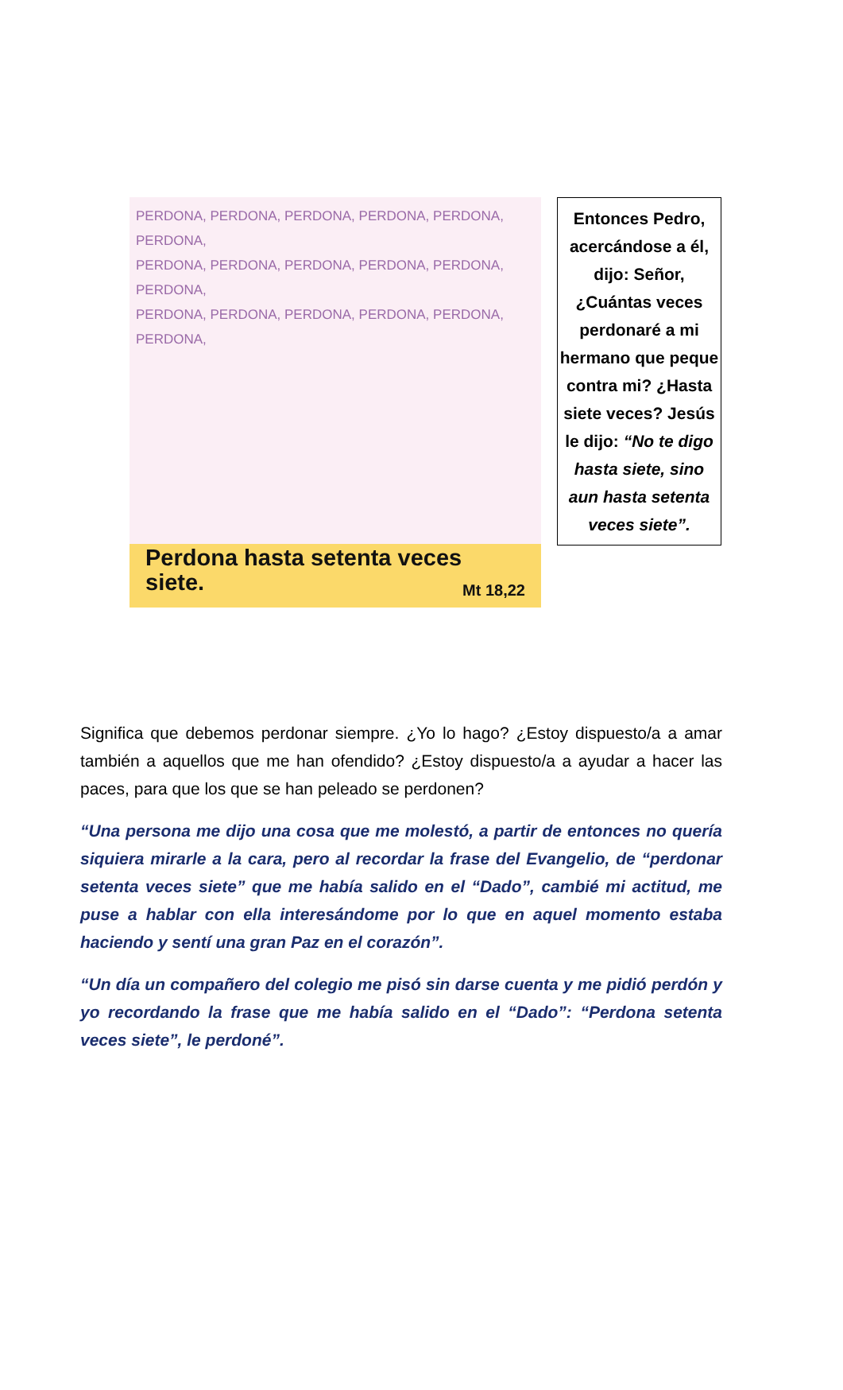PERDONA, PERDONA, PERDONA, PERDONA, PERDONA, PERDONA,
PERDONA, PERDONA, PERDONA, PERDONA, PERDONA, PERDONA,
PERDONA, PERDONA, PERDONA, PERDONA, PERDONA, PERDONA,
Perdona hasta setenta veces
siete. Mt 18,22
Entonces Pedro, acercándose a él, dijo: Señor, ¿Cuántas veces perdonaré a mi hermano que peque contra mi? ¿Hasta siete veces? Jesús le dijo: “No te digo hasta siete, sino aun hasta setenta veces siete”.
Significa que debemos perdonar siempre. ¿Yo lo hago? ¿Estoy dispuesto/a a amar también a aquellos que me han ofendido? ¿Estoy dispuesto/a a ayudar a hacer las paces, para que los que se han peleado se perdonen?
“Una persona me dijo una cosa que me molestó, a partir de entonces no quería siquiera mirarle a la cara, pero al recordar la frase del Evangelio, de “perdonar setenta veces siete” que me había salido en el “Dado”, cambié mi actitud, me puse a hablar con ella interesándome por lo que en aquel momento estaba haciendo y sentí una gran Paz en el corazón”.
“Un día un compañero del colegio me pisó sin darse cuenta y me pidió perdón y yo recordando la frase que me había salido en el “Dado”: “Perdona setenta veces siete”, le perdoné”.